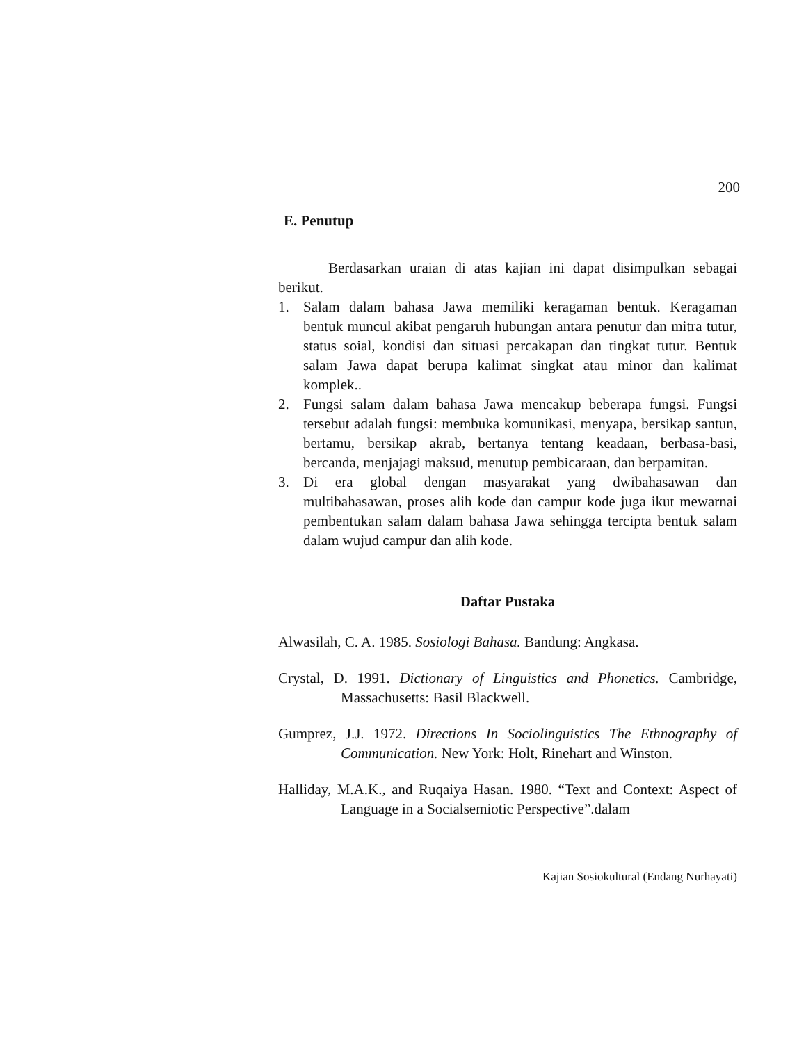200
E. Penutup
Berdasarkan uraian di atas kajian ini dapat disimpulkan sebagai berikut.
1. Salam dalam bahasa Jawa memiliki keragaman bentuk. Keragaman bentuk muncul akibat pengaruh hubungan antara penutur dan mitra tutur, status soial, kondisi dan situasi percakapan dan tingkat tutur. Bentuk salam Jawa dapat berupa kalimat singkat atau minor dan kalimat komplek..
2. Fungsi salam dalam bahasa Jawa mencakup beberapa fungsi. Fungsi tersebut adalah fungsi: membuka komunikasi, menyapa, bersikap santun, bertamu, bersikap akrab, bertanya tentang keadaan, berbasa-basi, bercanda, menjajagi maksud, menutup pembicaraan, dan berpamitan.
3. Di era global dengan masyarakat yang dwibahasawan dan multibahasawan, proses alih kode dan campur kode juga ikut mewarnai pembentukan salam dalam bahasa Jawa sehingga tercipta bentuk salam dalam wujud campur dan alih kode.
Daftar Pustaka
Alwasilah, C. A. 1985. Sosiologi Bahasa. Bandung: Angkasa.
Crystal, D. 1991. Dictionary of Linguistics and Phonetics. Cambridge, Massachusetts: Basil Blackwell.
Gumprez, J.J. 1972. Directions In Sociolinguistics The Ethnography of Communication. New York: Holt, Rinehart and Winston.
Halliday, M.A.K., and Ruqaiya Hasan. 1980. “Text and Context: Aspect of Language in a Socialsemiotic Perspective”.dalam
Kajian Sosiokultural (Endang Nurhayati)